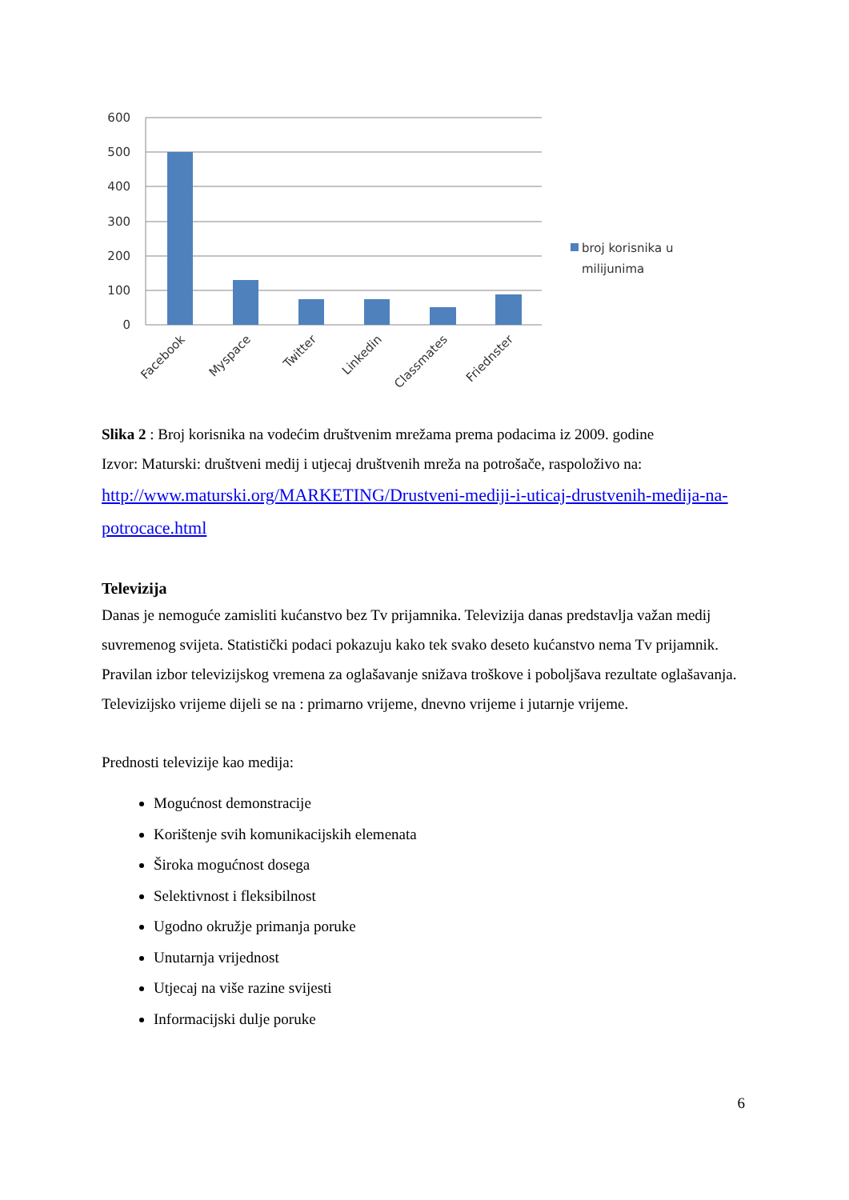600
500
400
300
200
100
0
Facebook
Myspace
Twitter
Linkedin
Classmates
Friednster
broj korisnika u
milijunima
Slika 2 : Broj korisnika na vodećim društvenim mrežama prema podacima iz 2009. godine
Izvor: Maturski: društveni medij i utjecaj društvenih mreža na potrošače, raspoloživo na:
http://www.maturski.org/MARKETING/Drustveni-mediji-i-uticaj-drustvenih-medija-na-potrocace.html
Televizija
Danas je nemoguće zamisliti kućanstvo bez Tv prijamnika. Televizija danas predstavlja važan medij suvremenog svijeta. Statistički podaci pokazuju kako tek svako deseto kućanstvo nema Tv prijamnik. Pravilan izbor televizijskog vremena za oglašavanje snižava troškove i poboljšava rezultate oglašavanja. Televizijsko vrijeme dijeli se na : primarno vrijeme, dnevno vrijeme i jutarnje vrijeme.
Prednosti televizije kao medija:
Mogućnost demonstracije
Korištenje svih komunikacijskih elemenata
Široka mogućnost dosega
Selektivnost i fleksibilnost
Ugodno okružje primanja poruke
Unutarnja vrijednost
Utjecaj na više razine svijesti
Informacijski dulje poruke
6